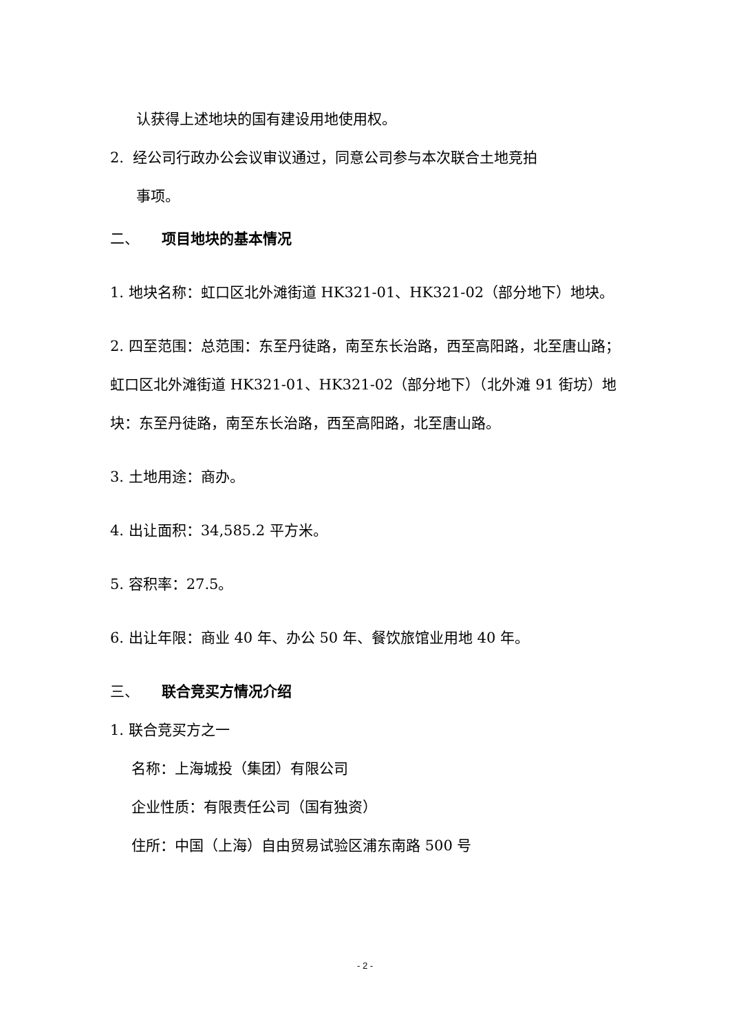认获得上述地块的国有建设用地使用权。
2. 经公司行政办公会议审议通过，同意公司参与本次联合土地竞拍
事项。
二、 项目地块的基本情况
1. 地块名称：虹口区北外滩街道 HK321-01、HK321-02（部分地下）地块。
2. 四至范围：总范围：东至丹徒路，南至东长治路，西至高阳路，北至唐山路；虹口区北外滩街道 HK321-01、HK321-02（部分地下）（北外滩 91 街坊）地块：东至丹徒路，南至东长治路，西至高阳路，北至唐山路。
3. 土地用途：商办。
4. 出让面积：34,585.2 平方米。
5. 容积率：27.5。
6. 出让年限：商业 40 年、办公 50 年、餐饮旅馆业用地 40 年。
三、 联合竞买方情况介绍
1. 联合竞买方之一
名称：上海城投（集团）有限公司
企业性质：有限责任公司（国有独资）
住所：中国（上海）自由贸易试验区浦东南路 500 号
- 2 -